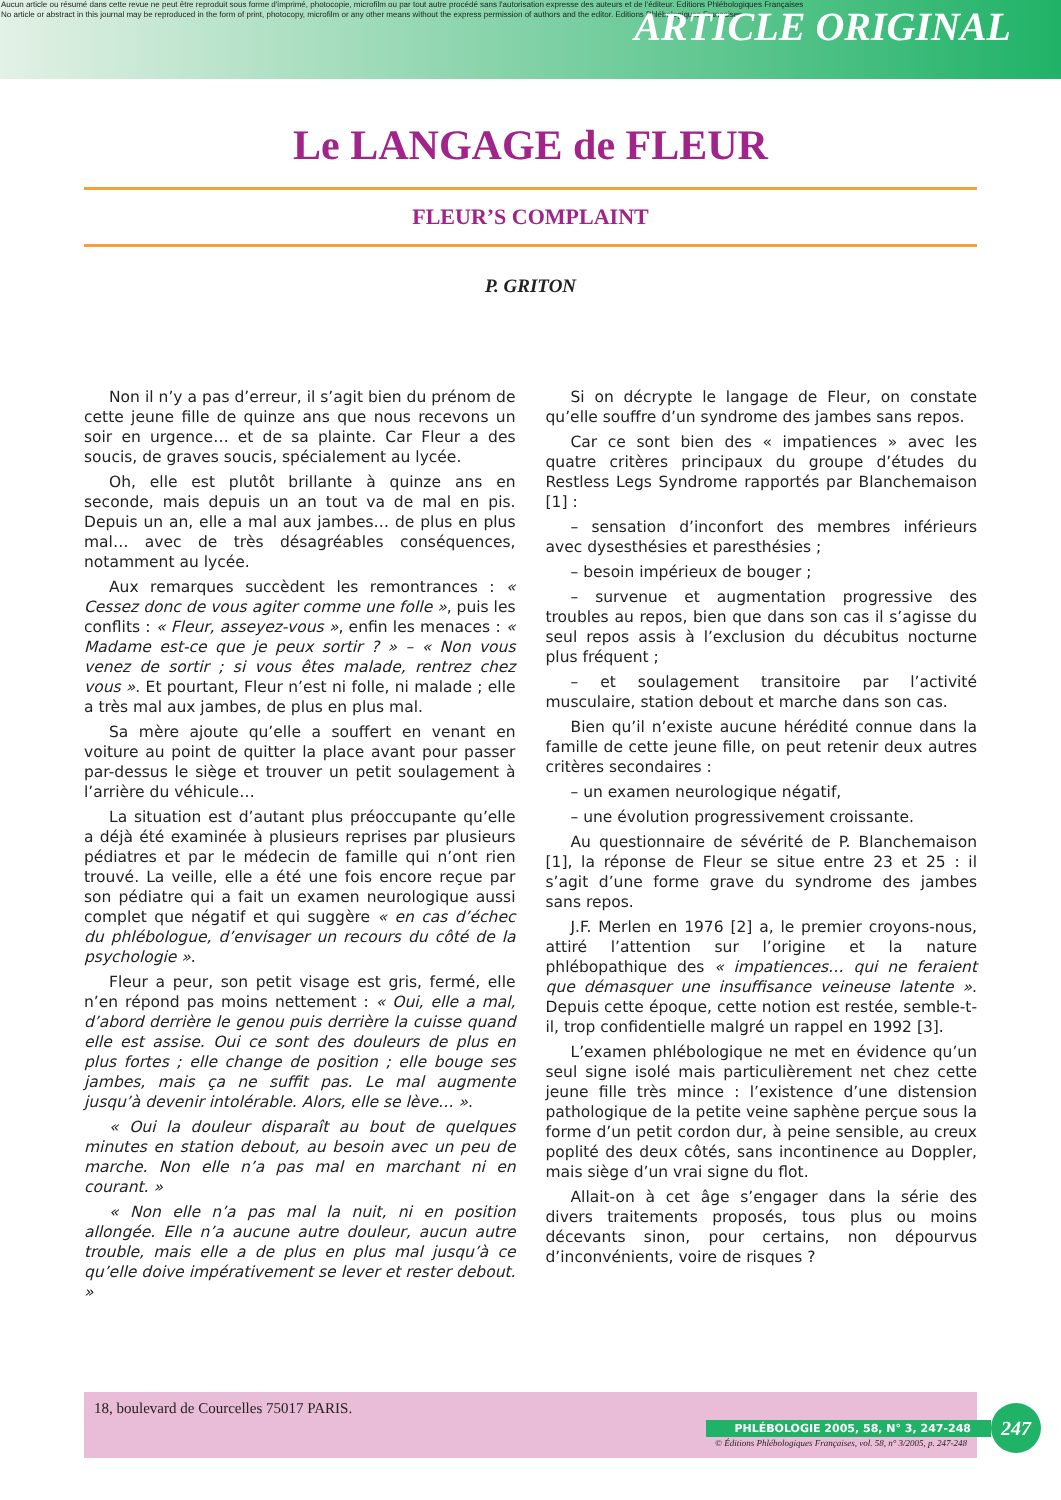Aucun article ou résumé dans cette revue ne peut être reproduit sous forme d'imprimé, photocopie, microfilm ou par tout autre procédé sans l'autorisation expresse des auteurs et de l'éditeur. Editions Phlébologiques Françaises
No article or abstract in this journal may be reproduced in the form of print, photocopy, microfilm or any other means without the express permission of authors and the editor. Editions Phlébologiques Françaises
ARTICLE ORIGINAL
Le LANGAGE de FLEUR
FLEUR’S COMPLAINT
P. GRITON
Non il n’y a pas d’erreur, il s’agit bien du prénom de cette jeune fille de quinze ans que nous recevons un soir en urgence… et de sa plainte. Car Fleur a des soucis, de graves soucis, spécialement au lycée.
Oh, elle est plutôt brillante à quinze ans en seconde, mais depuis un an tout va de mal en pis. Depuis un an, elle a mal aux jambes… de plus en plus mal… avec de très désagréables conséquences, notamment au lycée.
Aux remarques succèdent les remontrances : « Cessez donc de vous agiter comme une folle », puis les conflits : « Fleur, asseyez-vous », enfin les menaces : « Madame est-ce que je peux sortir ? » – « Non vous venez de sortir ; si vous êtes malade, rentrez chez vous ». Et pourtant, Fleur n’est ni folle, ni malade ; elle a très mal aux jambes, de plus en plus mal.
Sa mère ajoute qu’elle a souffert en venant en voiture au point de quitter la place avant pour passer par-dessus le siège et trouver un petit soulagement à l’arrière du véhicule…
La situation est d’autant plus préoccupante qu’elle a déjà été examinée à plusieurs reprises par plusieurs pédiatres et par le médecin de famille qui n’ont rien trouvé. La veille, elle a été une fois encore reçue par son pédiatre qui a fait un examen neurologique aussi complet que négatif et qui suggère « en cas d’échec du phlébologue, d’envisager un recours du côté de la psychologie ».
Fleur a peur, son petit visage est gris, fermé, elle n’en répond pas moins nettement : « Oui, elle a mal, d’abord derrière le genou puis derrière la cuisse quand elle est assise. Oui ce sont des douleurs de plus en plus fortes ; elle change de position ; elle bouge ses jambes, mais ça ne suffit pas. Le mal augmente jusqu’à devenir intolérable. Alors, elle se lève… ».
« Oui la douleur disparaît au bout de quelques minutes en station debout, au besoin avec un peu de marche. Non elle n’a pas mal en marchant ni en courant. »
« Non elle n’a pas mal la nuit, ni en position allongée. Elle n’a aucune autre douleur, aucun autre trouble, mais elle a de plus en plus mal jusqu’à ce qu’elle doive impérativement se lever et rester debout. »
Si on décrypte le langage de Fleur, on constate qu’elle souffre d’un syndrome des jambes sans repos.
Car ce sont bien des « impatiences » avec les quatre critères principaux du groupe d’études du Restless Legs Syndrome rapportés par Blanchemaison [1] :
– sensation d’inconfort des membres inférieurs avec dysesthésies et paresthésies ;
– besoin impérieux de bouger ;
– survenue et augmentation progressive des troubles au repos, bien que dans son cas il s’agisse du seul repos assis à l’exclusion du décubitus nocturne plus fréquent ;
– et soulagement transitoire par l’activité musculaire, station debout et marche dans son cas.
Bien qu’il n’existe aucune hérédité connue dans la famille de cette jeune fille, on peut retenir deux autres critères secondaires :
– un examen neurologique négatif,
– une évolution progressivement croissante.
Au questionnaire de sévérité de P. Blanchemaison [1], la réponse de Fleur se situe entre 23 et 25 : il s’agit d’une forme grave du syndrome des jambes sans repos.
J.F. Merlen en 1976 [2] a, le premier croyons-nous, attiré l’attention sur l’origine et la nature phlébopathique des « impatiences… qui ne feraient que démasquer une insuffisance veineuse latente ». Depuis cette époque, cette notion est restée, semble-t-il, trop confidentielle malgré un rappel en 1992 [3].
L’examen phlébologique ne met en évidence qu’un seul signe isolé mais particulièrement net chez cette jeune fille très mince : l’existence d’une distension pathologique de la petite veine saphène perçue sous la forme d’un petit cordon dur, à peine sensible, au creux poplité des deux côtés, sans incontinence au Doppler, mais siège d’un vrai signe du flot.
Allait-on à cet âge s’engager dans la série des divers traitements proposés, tous plus ou moins décevants sinon, pour certains, non dépourvus d’inconvénients, voire de risques ?
18, boulevard de Courcelles 75017 PARIS.
© Éditions Phlébologiques Françaises, vol. 58, n° 3/2005, p. 247-248
PHLÉBOLOGIE 2005, 58, N° 3, 247-248
247